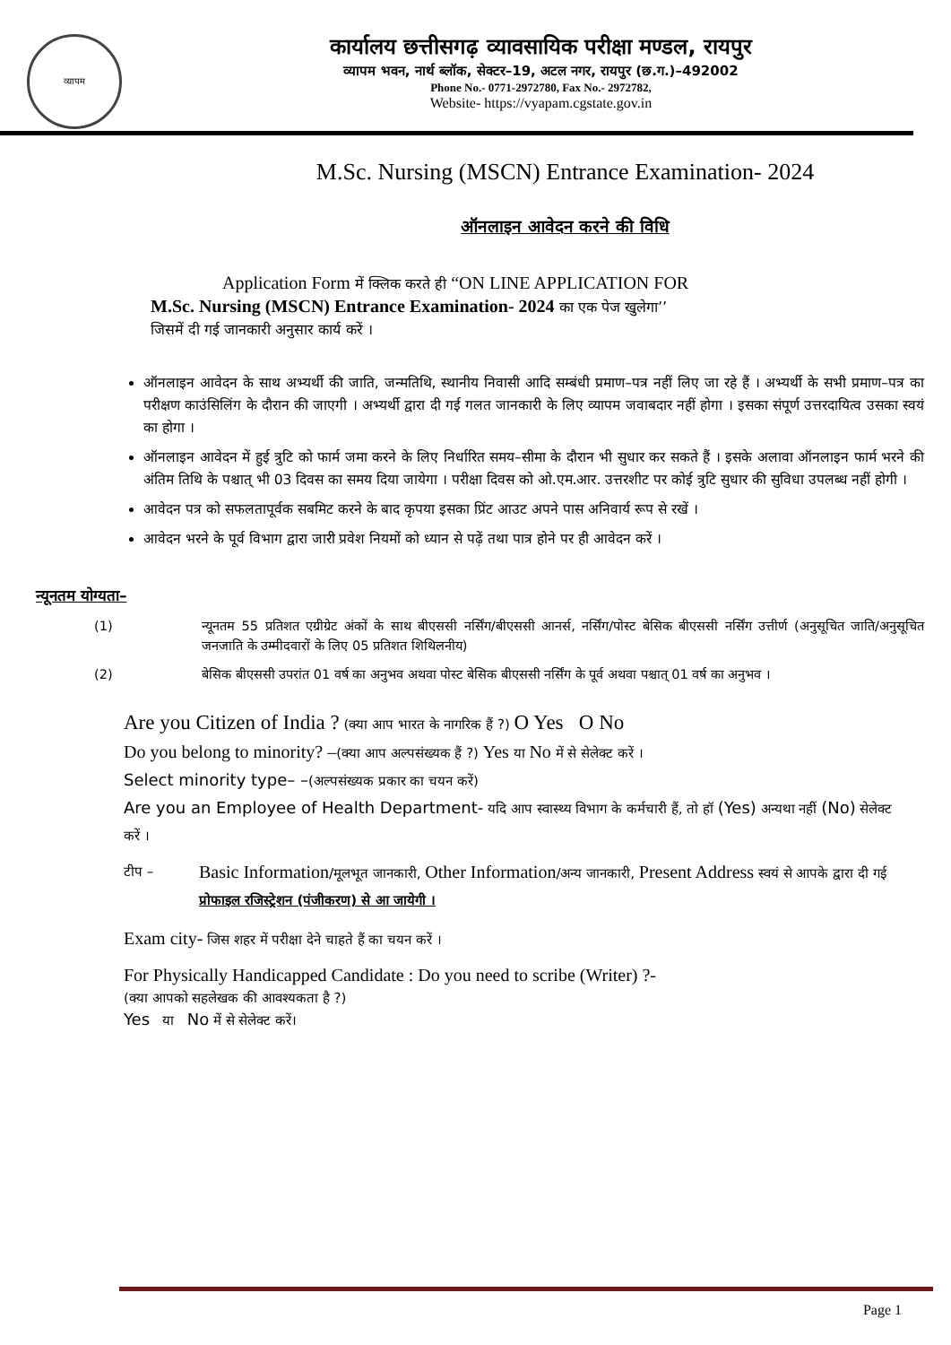व्यापम
कार्यालय छत्तीसगढ़ व्यावसायिक परीक्षा मण्डल, रायपुर
व्यापम भवन, नार्थ ब्लॉक, सेक्टर–19, अटल नगर, रायपुर (छ.ग.)–492002
Phone No.- 0771-2972780, Fax No.- 2972782,
Website- https://vyapam.cgstate.gov.in
M.Sc. Nursing (MSCN) Entrance Examination- 2024
ऑनलाइन आवेदन करने की विधि
Application Form में क्लिक करते ही “ON LINE APPLICATION FOR
M.Sc. Nursing (MSCN) Entrance Examination- 2024 का एक पेज खुलेगा’’
जिसमें दी गई जानकारी अनुसार कार्य करें ।
ऑनलाइन आवेदन के साथ अभ्यर्थी की जाति, जन्मतिथि, स्थानीय निवासी आदि सम्बंधी प्रमाण–पत्र नहीं लिए जा रहे हैं । अभ्यर्थी के सभी प्रमाण–पत्र का परीक्षण काउंसिलिंग के दौरान की जाएगी । अभ्यर्थी द्वारा दी गई गलत जानकारी के लिए व्यापम जवाबदार नहीं होगा । इसका संपूर्ण उत्तरदायित्व उसका स्वयं का होगा ।
ऑनलाइन आवेदन में हुई त्रुटि को फार्म जमा करने के लिए निर्धारित समय–सीमा के दौरान भी सुधार कर सकते हैं । इसके अलावा ऑनलाइन फार्म भरने की अंतिम तिथि के पश्चात् भी 03 दिवस का समय दिया जायेगा । परीक्षा दिवस को ओ.एम.आर. उत्तरशीट पर कोई त्रुटि सुधार की सुविधा उपलब्ध नहीं होगी ।
आवेदन पत्र को सफलतापूर्वक सबमिट करने के बाद कृपया इसका प्रिंट आउट अपने पास अनिवार्य रूप से रखें ।
आवेदन भरने के पूर्व विभाग द्वारा जारी प्रवेश नियमों को ध्यान से पढ़ें तथा पात्र होने पर ही आवेदन करें ।
न्यूनतम योग्यता–
(1) न्यूनतम 55 प्रतिशत एग्रीग्रेट अंकों के साथ बीएससी नर्सिंग/बीएससी आनर्स, नर्सिंग/पोस्ट बेसिक बीएससी नर्सिंग उत्तीर्ण (अनुसूचित जाति/अनुसूचित जनजाति के उम्मीदवारों के लिए 05 प्रतिशत शिथिलनीय)
(2) बेसिक बीएससी उपरांत 01 वर्ष का अनुभव अथवा पोस्ट बेसिक बीएससी नर्सिंग के पूर्व अथवा पश्चात् 01 वर्ष का अनुभव ।
Are you Citizen of India ? (क्या आप भारत के नागरिक हैं ?) O Yes O No
Do you belong to minority? –(क्या आप अल्पसंख्यक हैं ?) Yes या No में से सेलेक्ट करें ।
Select minority type– –(अल्पसंख्यक प्रकार का चयन करें)
Are you an Employee of Health Department- यदि आप स्वास्थ्य विभाग के कर्मचारी हैं, तो हॉ (Yes) अन्यथा नहीं (No) सेलेक्ट करें ।
टीप –
Basic Information/मूलभूत जानकारी, Other Information/अन्य जानकारी, Present Address स्वयं से आपके द्वारा दी गई प्रोफाइल रजिस्ट्रेशन (पंजीकरण) से आ जायेगी ।
Exam city- जिस शहर में परीक्षा देने चाहते हैं का चयन करें ।
For Physically Handicapped Candidate : Do you need to scribe (Writer) ?-
(क्या आपको सहलेखक की आवश्यकता है ?)
Yes या No में से सेलेक्ट करें।
Page 1